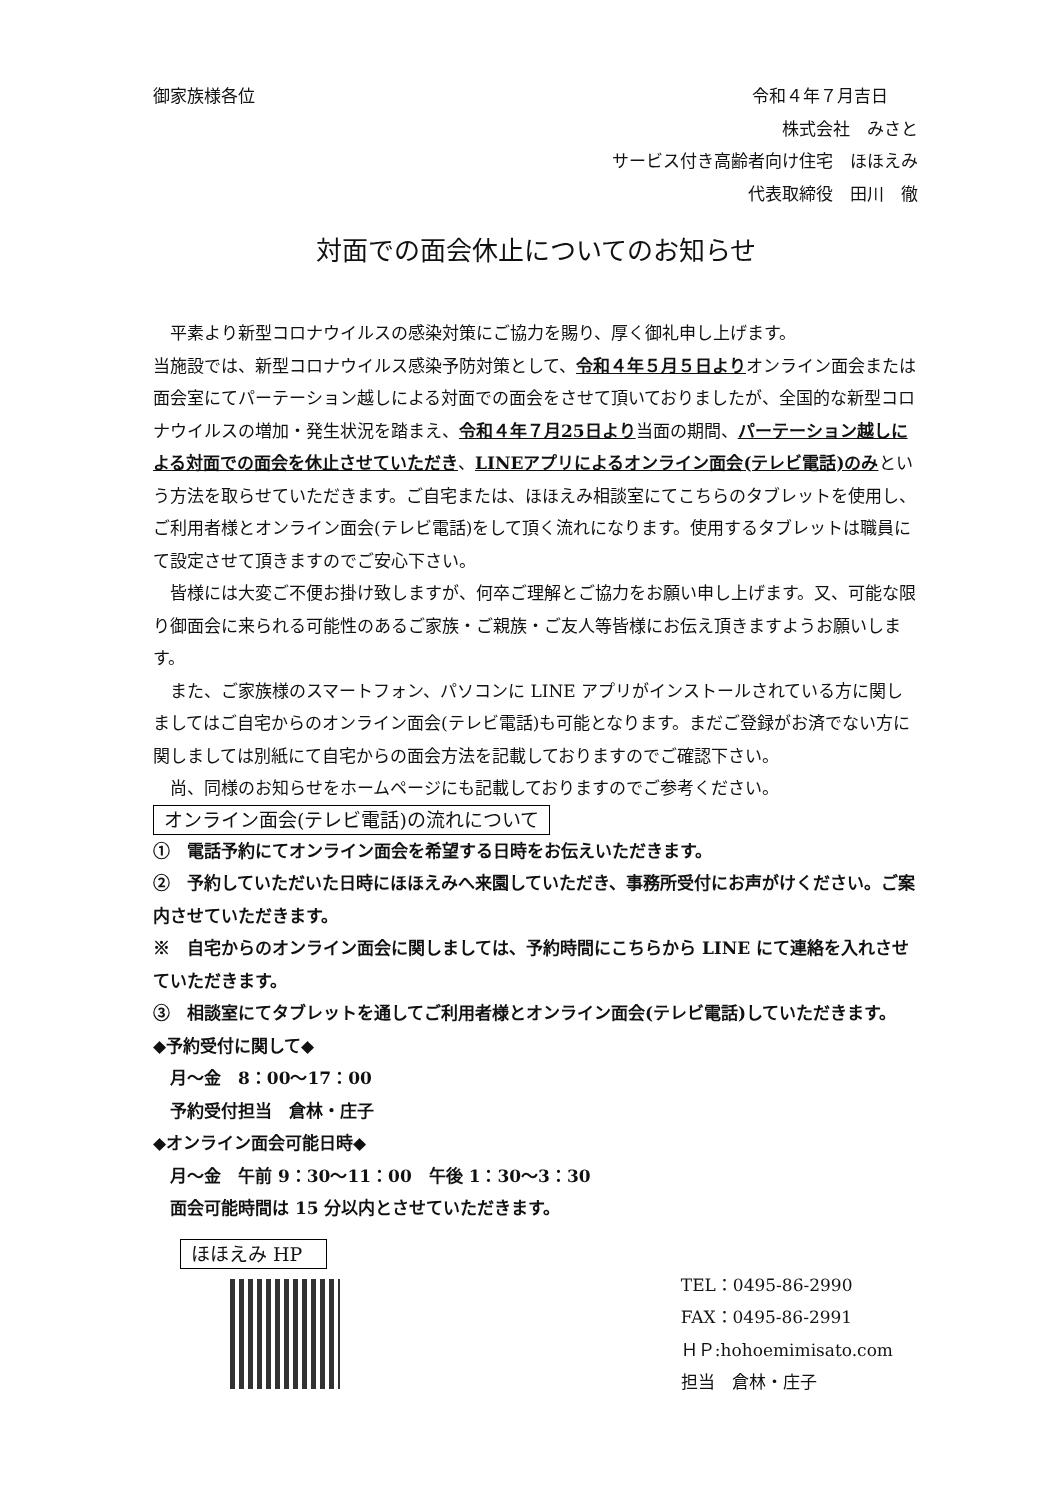御家族様各位 令和４年７月吉日
株式会社　みさと
サービス付き高齢者向け住宅　ほほえみ
代表取締役　田川　徹
対面での面会休止についてのお知らせ
　平素より新型コロナウイルスの感染対策にご協力を賜り、厚く御礼申し上げます。
当施設では、新型コロナウイルス感染予防対策として、令和４年５月５日よりオンライン面会または面会室にてパーテーション越しによる対面での面会をさせて頂いておりましたが、全国的な新型コロナウイルスの増加・発生状況を踏まえ、令和４年７月25日より当面の期間、パーテーション越しによる対面での面会を休止させていただき、LINEアプリによるオンライン面会(テレビ電話)のみという方法を取らせていただきます。ご自宅または、ほほえみ相談室にてこちらのタブレットを使用し、ご利用者様とオンライン面会(テレビ電話)をして頂く流れになります。使用するタブレットは職員にて設定させて頂きますのでご安心下さい。
　皆様には大変ご不便お掛け致しますが、何卒ご理解とご協力をお願い申し上げます。又、可能な限り御面会に来られる可能性のあるご家族・ご親族・ご友人等皆様にお伝え頂きますようお願いします。
　また、ご家族様のスマートフォン、パソコンに LINE アプリがインストールされている方に関しましてはご自宅からのオンライン面会(テレビ電話)も可能となります。まだご登録がお済でない方に関しましては別紙にて自宅からの面会方法を記載しておりますのでご確認下さい。
　尚、同様のお知らせをホームページにも記載しておりますのでご参考ください。
オンライン面会(テレビ電話)の流れについて
①　電話予約にてオンライン面会を希望する日時をお伝えいただきます。
②　予約していただいた日時にほほえみへ来園していただき、事務所受付にお声がけください。ご案内させていただきます。
※　自宅からのオンライン面会に関しましては、予約時間にこちらから LINE にて連絡を入れさせていただきます。
③　相談室にてタブレットを通してご利用者様とオンライン面会(テレビ電話)していただきます。
◆予約受付に関して◆
　月～金　8：00～17：00
　予約受付担当　倉林・庄子
◆オンライン面会可能日時◆
　月～金　午前 9：30～11：00　午後 1：30～3：30
　面会可能時間は 15 分以内とさせていただきます。
ほほえみ HP
TEL：0495-86-2990
FAX：0495-86-2991
ＨＰ:hohoemimisato.com
担当　倉林・庄子